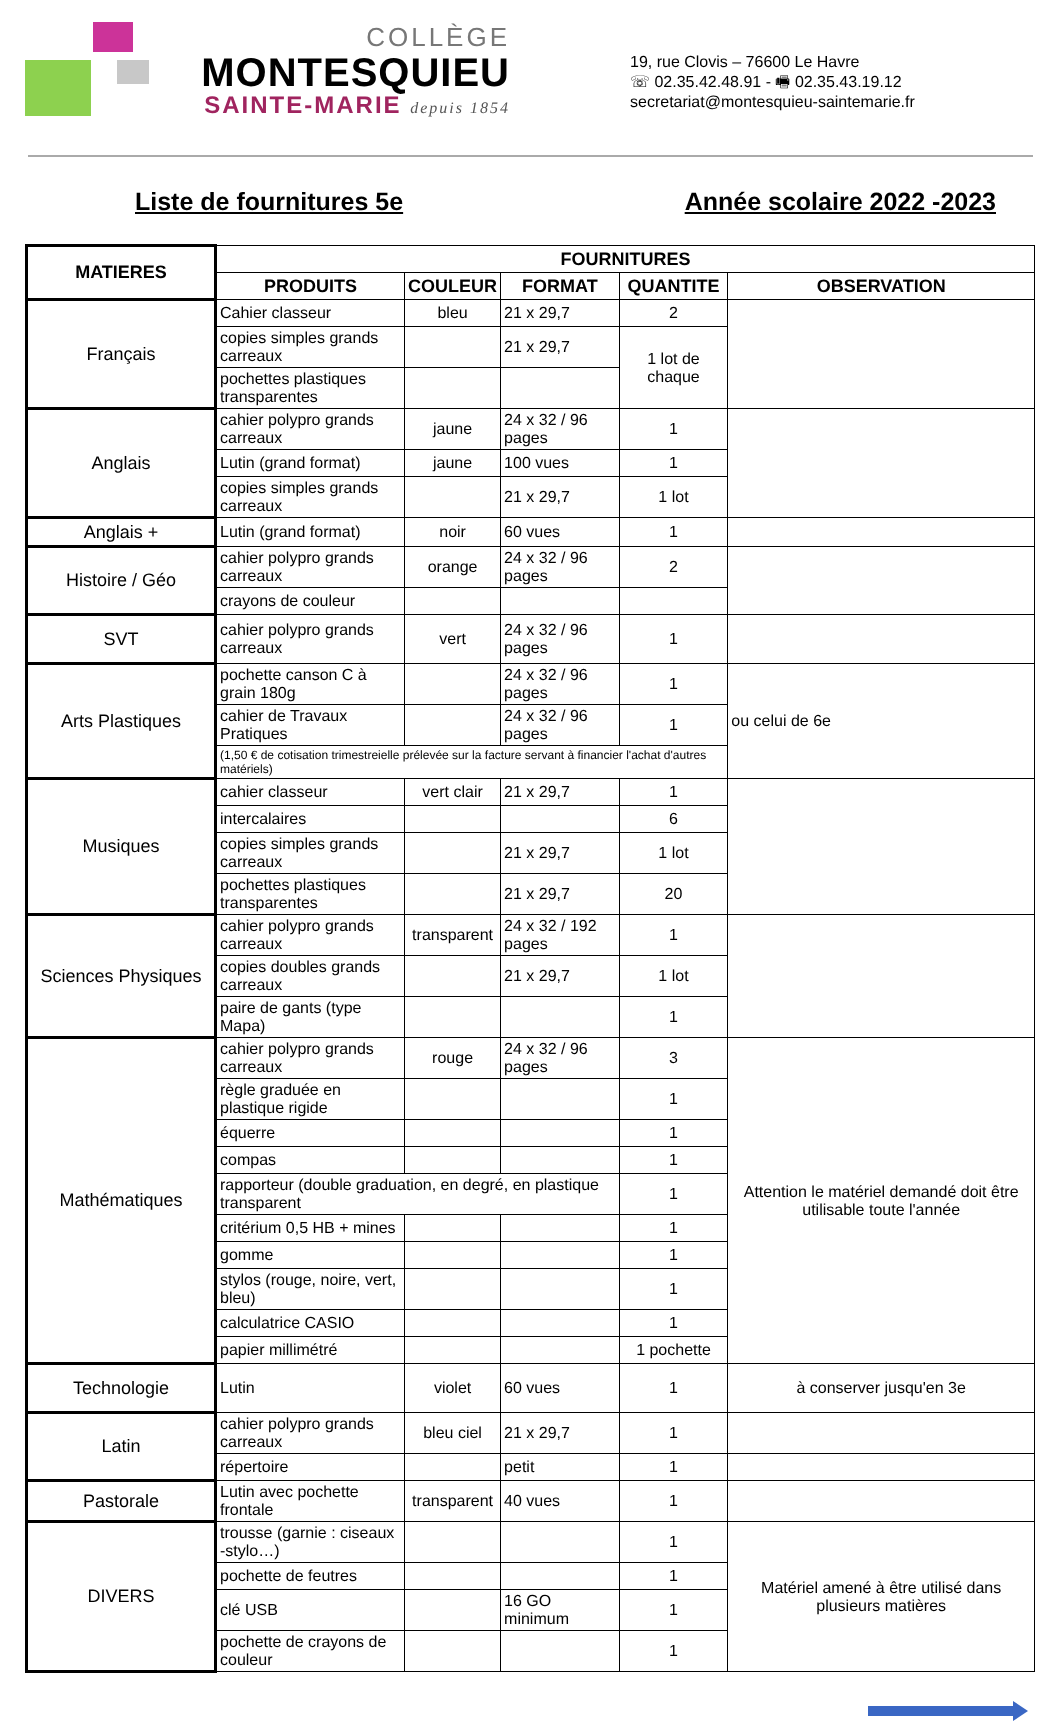COLLÈGE
MONTESQUIEU
SAINTE-MARIE depuis 1854
19, rue Clovis – 76600 Le Havre
☏ 02.35.42.48.91 - 🖷 02.35.43.19.12
secretariat@montesquieu-saintemarie.fr
Liste de fournitures 5e Année scolaire 2022 -2023
| MATIERES | FOURNITURES | | | | |
| --- | --- | --- | --- | --- | --- |
| | PRODUITS | COULEUR | FORMAT | QUANTITE | OBSERVATION |
| Français | Cahier classeur | bleu | 21 x 29,7 | 2 | |
| | copies simples grands carreaux | | 21 x 29,7 | 1 lot de chaque | |
| | pochettes plastiques transparentes | | | | |
| Anglais | cahier polypro grands carreaux | jaune | 24 x 32 / 96 pages | 1 | |
| | Lutin (grand format) | jaune | 100 vues | 1 | |
| | copies simples grands carreaux | | 21 x 29,7 | 1 lot | |
| Anglais + | Lutin (grand format) | noir | 60 vues | 1 | |
| Histoire / Géo | cahier polypro grands carreaux | orange | 24 x 32 / 96 pages | 2 | |
| | crayons de couleur | | | | |
| SVT | cahier polypro grands carreaux | vert | 24 x 32 / 96 pages | 1 | |
| Arts Plastiques | pochette canson C à grain 180g | | 24 x 32 / 96 pages | 1 | ou celui de 6e |
| | cahier de Travaux Pratiques | | 24 x 32 / 96 pages | 1 | |
| | (1,50 € de cotisation trimestreielle prélevée sur la facture servant à financier l'achat d'autres matériels) | | | | |
| Musiques | cahier classeur | vert clair | 21 x 29,7 | 1 | |
| | intercalaires | | | 6 | |
| | copies simples grands carreaux | | 21 x 29,7 | 1 lot | |
| | pochettes plastiques transparentes | | 21 x 29,7 | 20 | |
| Sciences Physiques | cahier polypro grands carreaux | transparent | 24 x 32 / 192 pages | 1 | |
| | copies doubles grands carreaux | | 21 x 29,7 | 1 lot | |
| | paire de gants (type Mapa) | | | 1 | |
| Mathématiques | cahier polypro grands carreaux | rouge | 24 x 32 / 96 pages | 3 | Attention le matériel demandé doit être utilisable toute l'année |
| | règle graduée en plastique rigide | | | 1 | |
| | équerre | | | 1 | |
| | compas | | | 1 | |
| | rapporteur (double graduation, en degré, en plastique transparent | | | 1 | |
| | critérium 0,5 HB + mines | | | 1 | |
| | gomme | | | 1 | |
| | stylos (rouge, noire, vert, bleu) | | | 1 | |
| | calculatrice CASIO | | | 1 | |
| | papier millimétré | | | 1 pochette | |
| Technologie | Lutin | violet | 60 vues | 1 | à conserver jusqu'en 3e |
| Latin | cahier polypro grands carreaux | bleu ciel | 21 x 29,7 | 1 | |
| | répertoire | | petit | 1 | |
| Pastorale | Lutin avec pochette frontale | transparent | 40 vues | 1 | |
| DIVERS | trousse (garnie : ciseaux -stylo…) | | | 1 | Matériel amené à être utilisé dans plusieurs matières |
| | pochette de feutres | | | 1 | |
| | clé USB | | 16 GO minimum | 1 | |
| | pochette de crayons de couleur | | | 1 | |